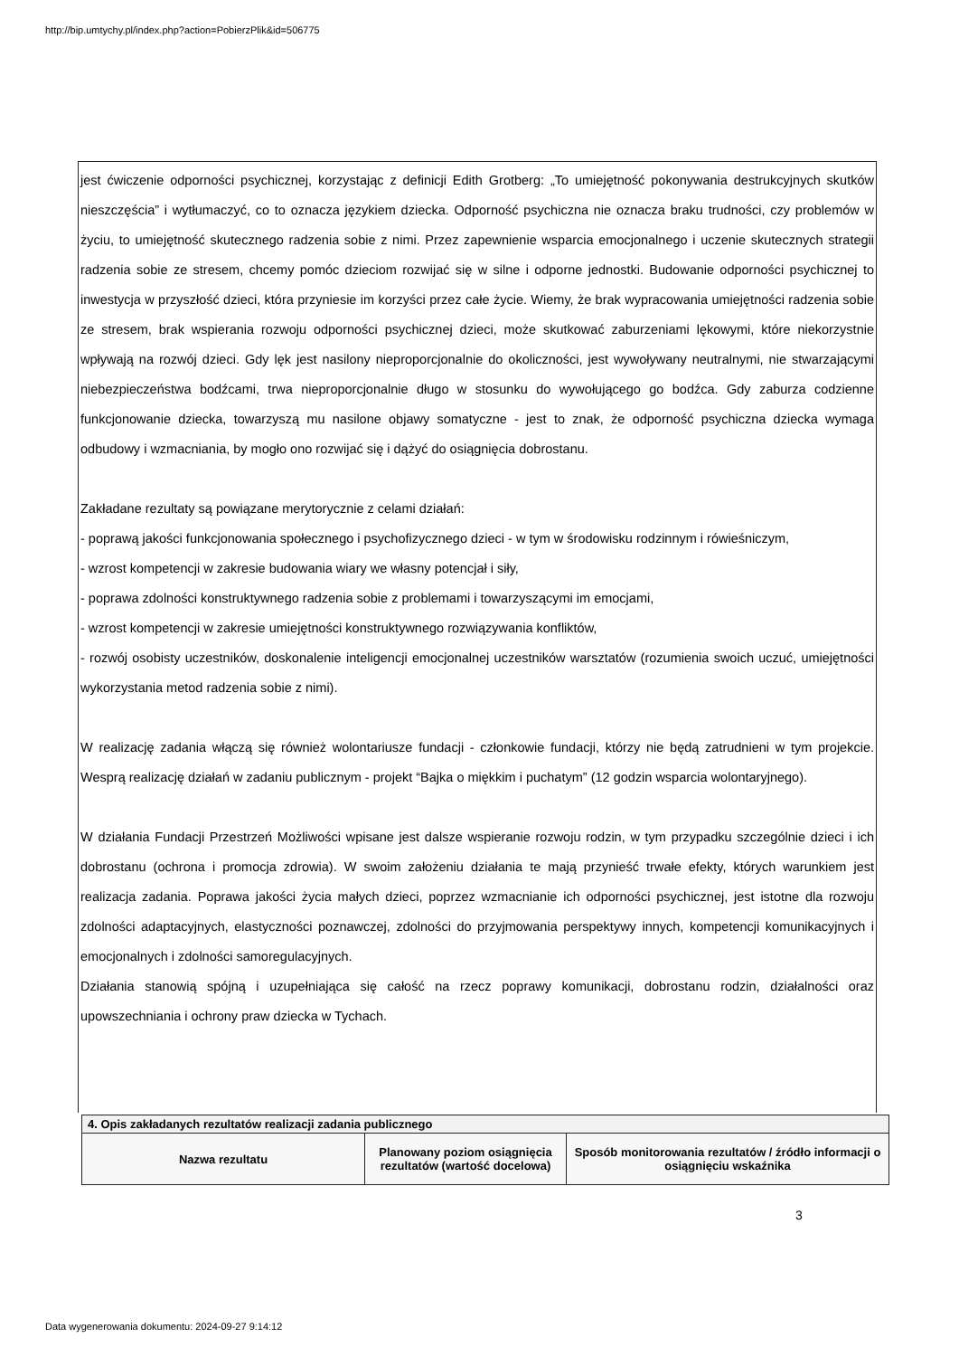http://bip.umtychy.pl/index.php?action=PobierzPlik&id=506775
jest ćwiczenie odporności psychicznej, korzystając z definicji Edith Grotberg: „To umiejętność pokonywania destrukcyjnych skutków nieszczęścia” i wytłumaczyć, co to oznacza językiem dziecka. Odporność psychiczna nie oznacza braku trudności, czy problemów w życiu, to umiejętność skutecznego radzenia sobie z nimi. Przez zapewnienie wsparcia emocjonalnego i uczenie skutecznych strategii radzenia sobie ze stresem, chcemy pomóc dzieciom rozwijać się w silne i odporne jednostki. Budowanie odporności psychicznej to inwestycja w przyszłość dzieci, która przyniesie im korzyści przez całe życie. Wiemy, że brak wypracowania umiejętności radzenia sobie ze stresem, brak wspierania rozwoju odporności psychicznej dzieci, może skutkować zaburzeniami lękowymi, które niekorzystnie wpływają na rozwój dzieci. Gdy lęk jest nasilony nieproporcjonalnie do okoliczności, jest wywoływany neutralnymi, nie stwarzającymi niebezpieczeństwa bodźcami, trwa nieproporcjonalnie długo w stosunku do wywołującego go bodźca. Gdy zaburza codzienne funkcjonowanie dziecka, towarzyszą mu nasilone objawy somatyczne - jest to znak, że odporność psychiczna dziecka wymaga odbudowy i wzmacniania, by mogło ono rozwijać się i dążyć do osiągnięcia dobrostanu.
Zakładane rezultaty są powiązane merytorycznie z celami działań:
- poprawą jakości funkcjonowania społecznego i psychofizycznego dzieci - w tym w środowisku rodzinnym i rówieśniczym,
- wzrost kompetencji w zakresie budowania wiary we własny potencjał i siły,
- poprawa zdolności konstruktywnego radzenia sobie z problemami i towarzyszącymi im emocjami,
- wzrost kompetencji w zakresie umiejętności konstruktywnego rozwiązywania konfliktów,
- rozwój osobisty uczestników, doskonalenie inteligencji emocjonalnej uczestników warsztatów (rozumienia swoich uczuć, umiejętności wykorzystania metod radzenia sobie z nimi).
W realizację zadania włączą się również wolontariusze fundacji - członkowie fundacji, którzy nie będą zatrudnieni w tym projekcie. Wesprą realizację działań w zadaniu publicznym - projekt “Bajka o miękkim i puchatym” (12 godzin wsparcia wolontaryjnego).
W działania Fundacji Przestrzeń Możliwości wpisane jest dalsze wspieranie rozwoju rodzin, w tym przypadku szczególnie dzieci i ich dobrostanu (ochrona i promocja zdrowia). W swoim założeniu działania te mają przynieść trwałe efekty, których warunkiem jest realizacja zadania. Poprawa jakości życia małych dzieci, poprzez wzmacnianie ich odporności psychicznej, jest istotne dla rozwoju zdolności adaptacyjnych, elastyczności poznawczej, zdolności do przyjmowania perspektywy innych, kompetencji komunikacyjnych i emocjonalnych i zdolności samoregulacyjnych.
Działania stanowią spójną i uzupełniająca się całość na rzecz poprawy komunikacji, dobrostanu rodzin, działalności oraz upowszechniania i ochrony praw dziecka w Tychach.
| 4. Opis zakładanych rezultatów realizacji zadania publicznego | | |
| Nazwa rezultatu | Planowany poziom osiągnięcia rezultatów (wartość docelowa) | Sposób monitorowania rezultatów / źródło informacji o osiągnięciu wskaźnika |
3
Data wygenerowania dokumentu: 2024-09-27 9:14:12